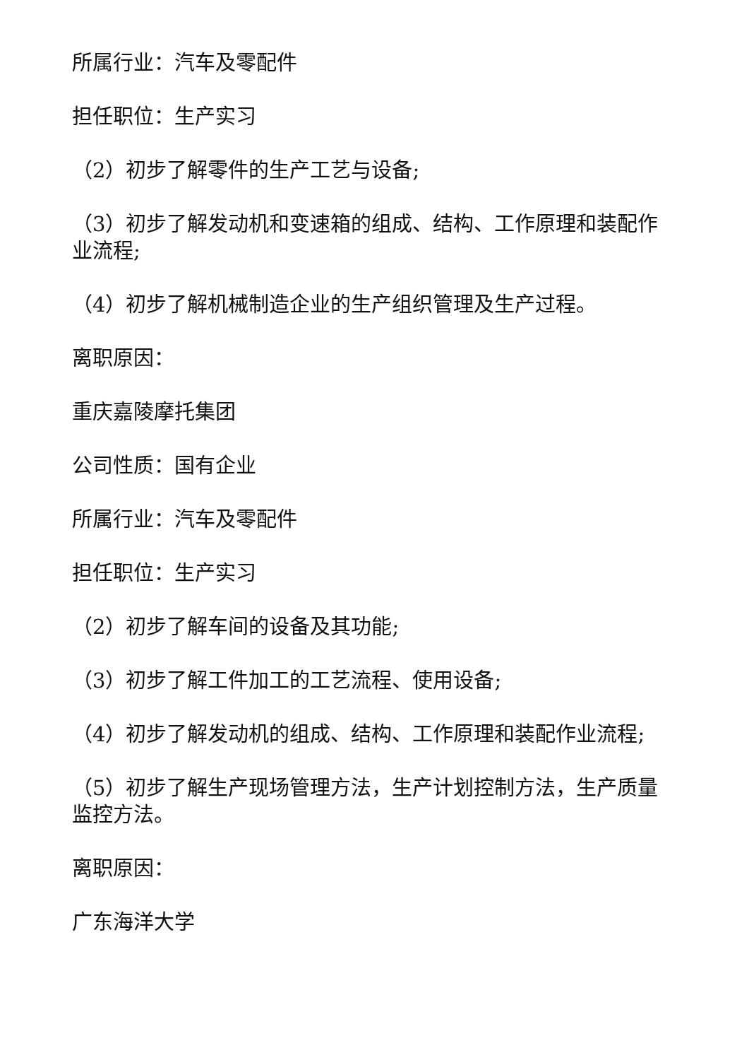所属行业：汽车及零配件
担任职位：生产实习
（2）初步了解零件的生产工艺与设备;
（3）初步了解发动机和变速箱的组成、结构、工作原理和装配作业流程;
（4）初步了解机械制造企业的生产组织管理及生产过程。
离职原因：
重庆嘉陵摩托集团
公司性质：国有企业
所属行业：汽车及零配件
担任职位：生产实习
（2）初步了解车间的设备及其功能;
（3）初步了解工件加工的工艺流程、使用设备;
（4）初步了解发动机的组成、结构、工作原理和装配作业流程;
（5）初步了解生产现场管理方法，生产计划控制方法，生产质量监控方法。
离职原因：
广东海洋大学